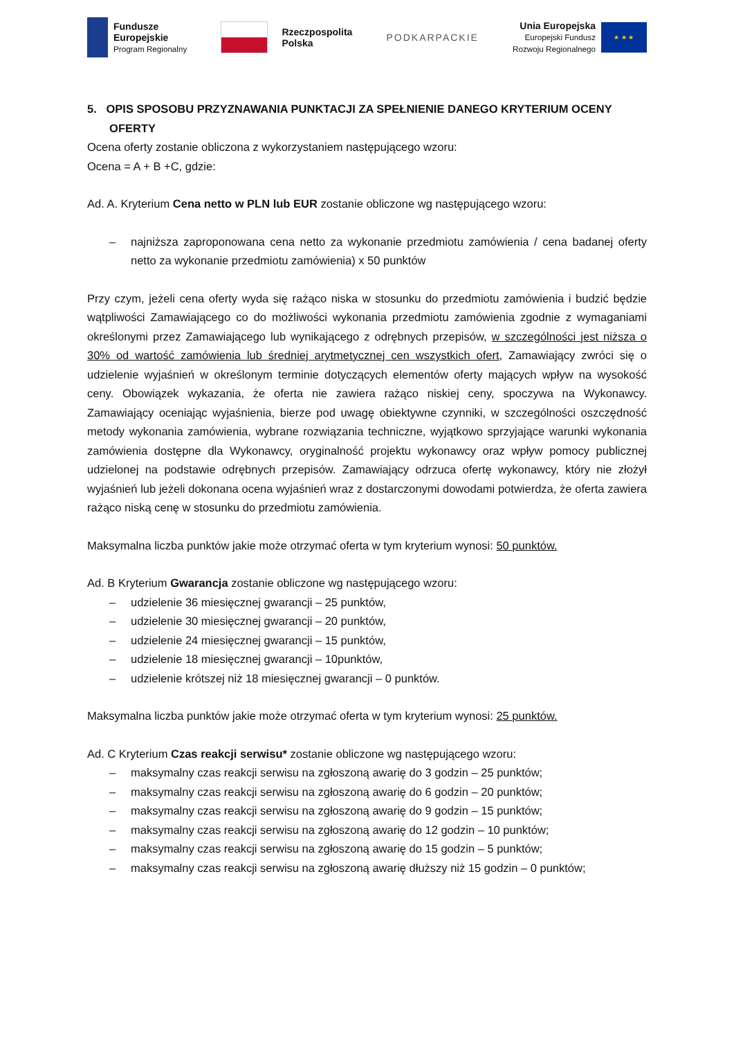Fundusze
Europejskie
Program Regionalny
Rzeczpospolita
Polska
PODKARPACKIE
Unia Europejska
Europejski Fundusz
Rozwoju Regionalnego
★ ★ ★
5. OPIS SPOSOBU PRZYZNAWANIA PUNKTACJI ZA SPEŁNIENIE DANEGO KRYTERIUM OCENY
OFERTY
Ocena oferty zostanie obliczona z wykorzystaniem następującego wzoru:
Ocena = A + B +C, gdzie:
Ad. A. Kryterium Cena netto w PLN lub EUR zostanie obliczone wg następującego wzoru:
– najniższa zaproponowana cena netto za wykonanie przedmiotu zamówienia / cena badanej oferty netto za wykonanie przedmiotu zamówienia) x 50 punktów
Przy czym, jeżeli cena oferty wyda się rażąco niska w stosunku do przedmiotu zamówienia i budzić będzie wątpliwości Zamawiającego co do możliwości wykonania przedmiotu zamówienia zgodnie z wymaganiami określonymi przez Zamawiającego lub wynikającego z odrębnych przepisów, w szczególności jest niższa o 30% od wartość zamówienia lub średniej arytmetycznej cen wszystkich ofert, Zamawiający zwróci się o udzielenie wyjaśnień w określonym terminie dotyczących elementów oferty mających wpływ na wysokość ceny. Obowiązek wykazania, że oferta nie zawiera rażąco niskiej ceny, spoczywa na Wykonawcy. Zamawiający oceniając wyjaśnienia, bierze pod uwagę obiektywne czynniki, w szczególności oszczędność metody wykonania zamówienia, wybrane rozwiązania techniczne, wyjątkowo sprzyjające warunki wykonania zamówienia dostępne dla Wykonawcy, oryginalność projektu wykonawcy oraz wpływ pomocy publicznej udzielonej na podstawie odrębnych przepisów. Zamawiający odrzuca ofertę wykonawcy, który nie złożył wyjaśnień lub jeżeli dokonana ocena wyjaśnień wraz z dostarczonymi dowodami potwierdza, że oferta zawiera rażąco niską cenę w stosunku do przedmiotu zamówienia.
Maksymalna liczba punktów jakie może otrzymać oferta w tym kryterium wynosi: 50 punktów.
Ad. B Kryterium Gwarancja zostanie obliczone wg następującego wzoru:
– udzielenie 36 miesięcznej gwarancji – 25 punktów,
– udzielenie 30 miesięcznej gwarancji – 20 punktów,
– udzielenie 24 miesięcznej gwarancji – 15 punktów,
– udzielenie 18 miesięcznej gwarancji – 10punktów,
– udzielenie krótszej niż 18 miesięcznej gwarancji – 0 punktów.
Maksymalna liczba punktów jakie może otrzymać oferta w tym kryterium wynosi: 25 punktów.
Ad. C Kryterium Czas reakcji serwisu* zostanie obliczone wg następującego wzoru:
– maksymalny czas reakcji serwisu na zgłoszoną awarię do 3 godzin – 25 punktów;
– maksymalny czas reakcji serwisu na zgłoszoną awarię do 6 godzin – 20 punktów;
– maksymalny czas reakcji serwisu na zgłoszoną awarię do 9 godzin – 15 punktów;
– maksymalny czas reakcji serwisu na zgłoszoną awarię do 12 godzin – 10 punktów;
– maksymalny czas reakcji serwisu na zgłoszoną awarię do 15 godzin – 5 punktów;
– maksymalny czas reakcji serwisu na zgłoszoną awarię dłuższy niż 15 godzin – 0 punktów;